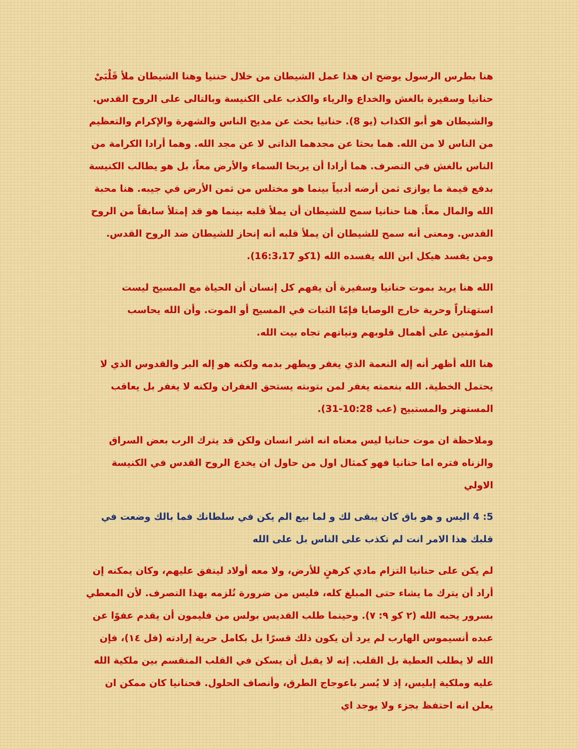هنا بطرس الرسول يوضح ان هذا عمل الشيطان من خلال حننيا وهنا الشيطان ملأ قَلْبَىْ حنانيا وسفيرة بالغش والخداع والرياء والكذب على الكنيسة وبالتالى على الروح القدس. والشيطان هو أبو الكذاب (يو 8). حنانيا بحث عن مديح الناس والشهرة والإكرام والتعظيم من الناس لا من الله. هما بحثا عن مجدهما الذاتى لا عن مجد الله. وهما أرادا الكرامة من الناس بالغش في التصرف. هما أرادا أن يربحا السماء والأرض معاً، بل هو يطالب الكنيسة بدفع قيمة ما يوازى ثمن أرضه أدبياً بينما هو مختلس من ثمن الأرض في جيبه. هنا محبة الله والمال معاً. هنا حنانيا سمح للشيطان أن يملأ قلبه بينما هو قد إمتلأ سابقاً من الروح القدس. ومعنى أنه سمح للشيطان أن يملأ قلبه أنه إنحاز للشيطان ضد الروح القدس. ومن يفسد هيكل ابن الله يفسده الله (1كو 16:3،17).
الله هنا يريد بموت حنانيا وسفيرة أن يفهم كل إنسان أن الحياة مع المسيح ليست استهتاراً وحرية خارج الوصايا فإمّا الثبات في المسيح أو الموت. وأن الله يحاسب المؤمنين على أهمال قلوبهم ونياتهم تجاه بيت الله.
هنا الله أظهر أنه إله النعمة الذي يغفر ويطهر بدمه ولكنه هو إله البر والقدوس الذي لا يحتمل الخطية. الله بنعمته يغفر لمن بتوبته يستحق الغفران ولكنه لا يغفر بل يعاقب المستهتر والمستبيح (عب 10:28-31).
وملاحظة ان موت حنانيا ليس معناه انه اشر انسان ولكن قد يترك الرب بعض السراق والزناه فتره اما حنانيا فهو كمثال اول من حاول ان يخدع الروح القدس في الكنيسة الاولي
5: 4 اليس و هو باق كان يبقى لك و لما بيع الم يكن في سلطانك فما بالك وضعت في قلبك هذا الامر انت لم تكذب على الناس بل على الله
لم يكن على حنانيا التزام مادي كرهنٍ للأرض، ولا معه أولاد لينفق عليهم، وكان يمكنه إن أراد أن يترك ما يشاء حتى المبلغ كله، فليس من ضرورة تُلزمه بهذا التصرف. لأن المعطي بسرور يحبه الله (٢ كو ٩: ٧). وحينما طلب القديس بولس من فليمون أن يقدم عفوًا عن عبده أنسيموس الهارب لم يرد أن يكون ذلك قسرًا بل بكامل حرية إرادته (فل ١٤)، فإن الله لا يطلب العطية بل القلب. إنه لا يقبل أن يسكن في القلب المنقسم بين ملكية الله عليه وملكية إبليس، إذ لا يُسر باعوجاج الطرق، وأنصاف الحلول. فحنانيا كان ممكن ان يعلن انه احتفظ بجزء ولا يوجد اي